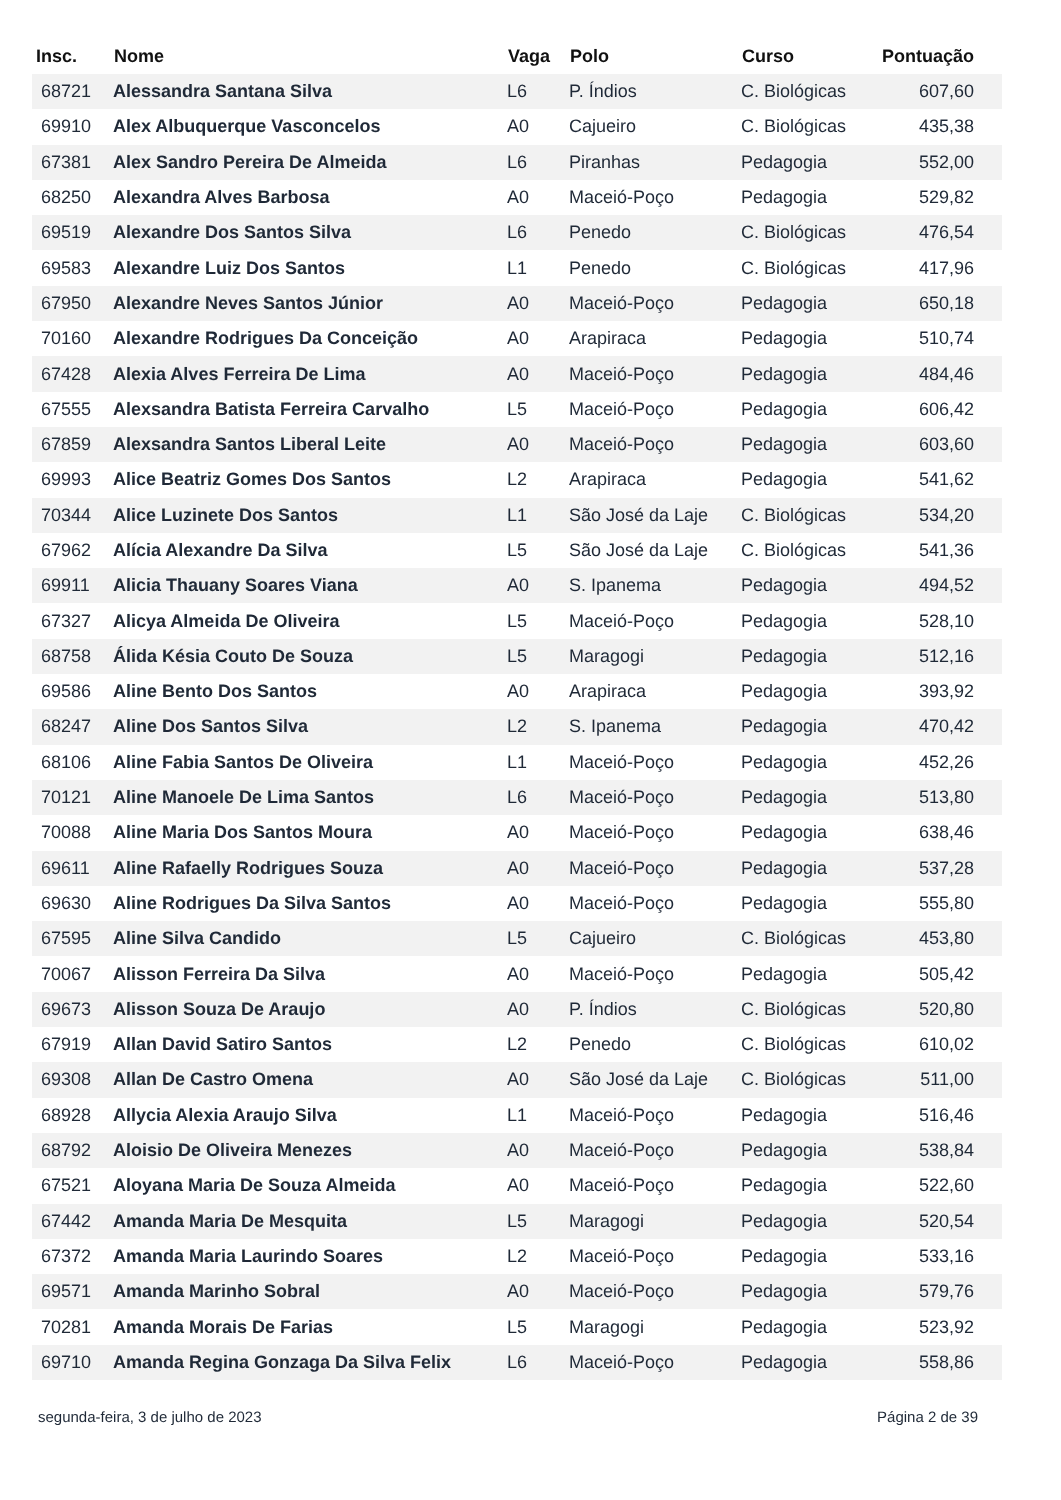| Insc. | Nome | Vaga | Polo | Curso | Pontuação |
| --- | --- | --- | --- | --- | --- |
| 68721 | Alessandra Santana Silva | L6 | P. Índios | C. Biológicas | 607,60 |
| 69910 | Alex Albuquerque Vasconcelos | A0 | Cajueiro | C. Biológicas | 435,38 |
| 67381 | Alex Sandro Pereira De Almeida | L6 | Piranhas | Pedagogia | 552,00 |
| 68250 | Alexandra Alves Barbosa | A0 | Maceió-Poço | Pedagogia | 529,82 |
| 69519 | Alexandre Dos Santos Silva | L6 | Penedo | C. Biológicas | 476,54 |
| 69583 | Alexandre Luiz Dos Santos | L1 | Penedo | C. Biológicas | 417,96 |
| 67950 | Alexandre Neves Santos Júnior | A0 | Maceió-Poço | Pedagogia | 650,18 |
| 70160 | Alexandre Rodrigues Da Conceição | A0 | Arapiraca | Pedagogia | 510,74 |
| 67428 | Alexia Alves Ferreira De Lima | A0 | Maceió-Poço | Pedagogia | 484,46 |
| 67555 | Alexsandra Batista Ferreira Carvalho | L5 | Maceió-Poço | Pedagogia | 606,42 |
| 67859 | Alexsandra Santos Liberal Leite | A0 | Maceió-Poço | Pedagogia | 603,60 |
| 69993 | Alice Beatriz Gomes Dos Santos | L2 | Arapiraca | Pedagogia | 541,62 |
| 70344 | Alice Luzinete Dos Santos | L1 | São José da Laje | C. Biológicas | 534,20 |
| 67962 | Alícia Alexandre Da Silva | L5 | São José da Laje | C. Biológicas | 541,36 |
| 69911 | Alicia Thauany Soares Viana | A0 | S. Ipanema | Pedagogia | 494,52 |
| 67327 | Alicya Almeida De Oliveira | L5 | Maceió-Poço | Pedagogia | 528,10 |
| 68758 | Álida Késia Couto De Souza | L5 | Maragogi | Pedagogia | 512,16 |
| 69586 | Aline Bento Dos Santos | A0 | Arapiraca | Pedagogia | 393,92 |
| 68247 | Aline Dos Santos Silva | L2 | S. Ipanema | Pedagogia | 470,42 |
| 68106 | Aline Fabia Santos De Oliveira | L1 | Maceió-Poço | Pedagogia | 452,26 |
| 70121 | Aline Manoele De Lima Santos | L6 | Maceió-Poço | Pedagogia | 513,80 |
| 70088 | Aline Maria Dos Santos Moura | A0 | Maceió-Poço | Pedagogia | 638,46 |
| 69611 | Aline Rafaelly Rodrigues Souza | A0 | Maceió-Poço | Pedagogia | 537,28 |
| 69630 | Aline Rodrigues Da Silva Santos | A0 | Maceió-Poço | Pedagogia | 555,80 |
| 67595 | Aline Silva Candido | L5 | Cajueiro | C. Biológicas | 453,80 |
| 70067 | Alisson Ferreira Da Silva | A0 | Maceió-Poço | Pedagogia | 505,42 |
| 69673 | Alisson Souza De Araujo | A0 | P. Índios | C. Biológicas | 520,80 |
| 67919 | Allan David Satiro Santos | L2 | Penedo | C. Biológicas | 610,02 |
| 69308 | Allan De Castro Omena | A0 | São José da Laje | C. Biológicas | 511,00 |
| 68928 | Allycia Alexia Araujo Silva | L1 | Maceió-Poço | Pedagogia | 516,46 |
| 68792 | Aloisio De Oliveira Menezes | A0 | Maceió-Poço | Pedagogia | 538,84 |
| 67521 | Aloyana Maria De Souza Almeida | A0 | Maceió-Poço | Pedagogia | 522,60 |
| 67442 | Amanda Maria De Mesquita | L5 | Maragogi | Pedagogia | 520,54 |
| 67372 | Amanda Maria Laurindo Soares | L2 | Maceió-Poço | Pedagogia | 533,16 |
| 69571 | Amanda Marinho Sobral | A0 | Maceió-Poço | Pedagogia | 579,76 |
| 70281 | Amanda Morais De Farias | L5 | Maragogi | Pedagogia | 523,92 |
| 69710 | Amanda Regina Gonzaga Da Silva Felix | L6 | Maceió-Poço | Pedagogia | 558,86 |
segunda-feira, 3 de julho de 2023 Página 2 de 39